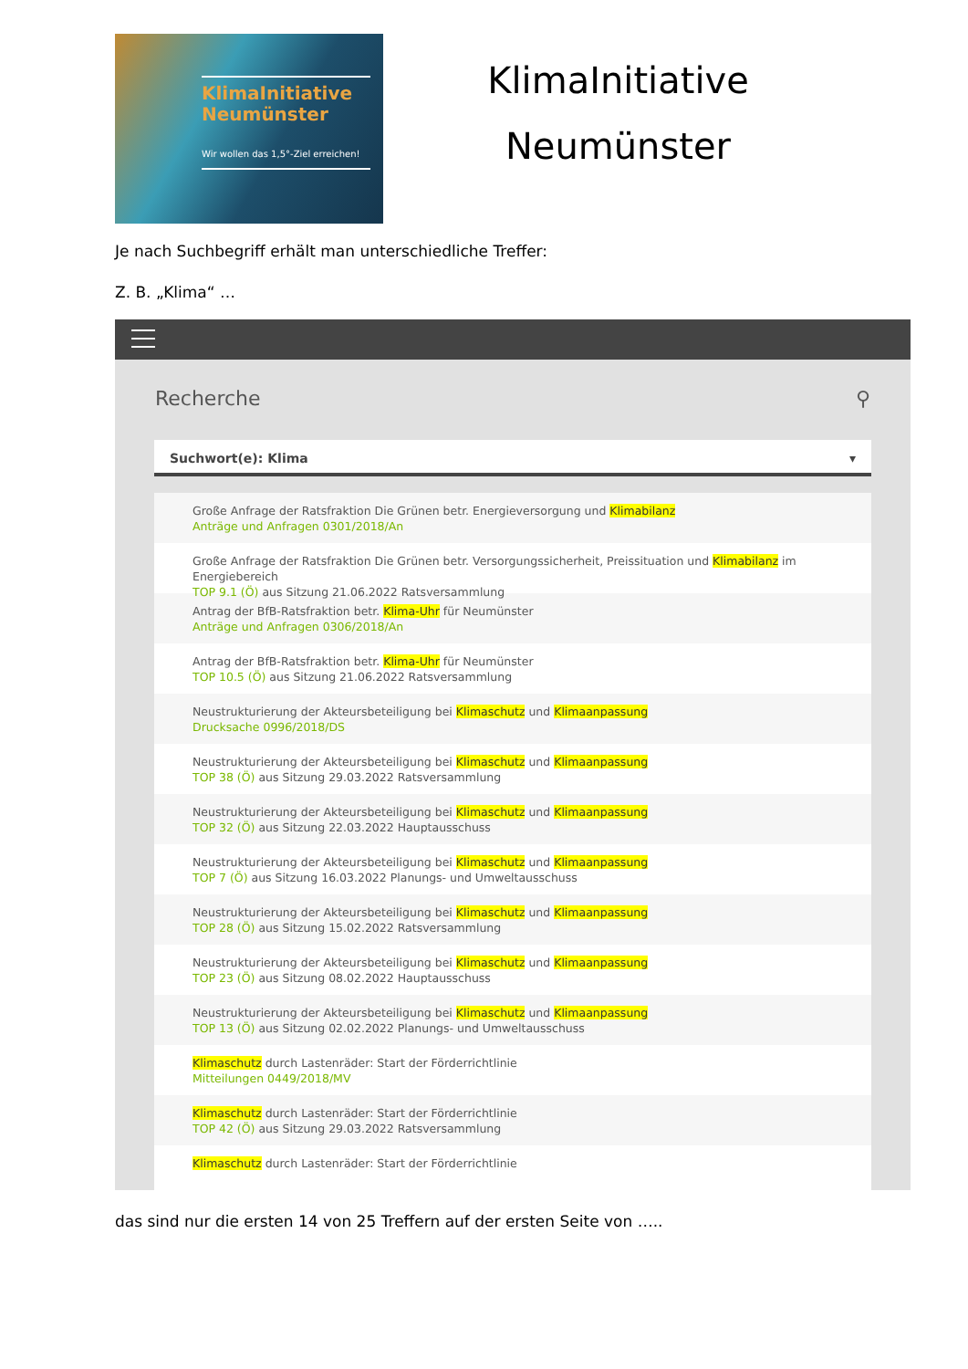KlimaInitiative
Neumünster
Wir wollen das 1,5°-Ziel erreichen!
KlimaInitiative
Neumünster
Je nach Suchbegriff erhält man unterschiedliche Treffer:
Z. B. „Klima“ …
Recherche ⚲
Suchwort(e): Klima ▾
Große Anfrage der Ratsfraktion Die Grünen betr. Energieversorgung und Klimabilanz
Anträge und Anfragen 0301/2018/An
Große Anfrage der Ratsfraktion Die Grünen betr. Versorgungssicherheit, Preissituation und Klimabilanz im Energiebereich
TOP 9.1 (Ö) aus Sitzung 21.06.2022 Ratsversammlung
Antrag der BfB-Ratsfraktion betr. Klima-Uhr für Neumünster
Anträge und Anfragen 0306/2018/An
Antrag der BfB-Ratsfraktion betr. Klima-Uhr für Neumünster
TOP 10.5 (Ö) aus Sitzung 21.06.2022 Ratsversammlung
Neustrukturierung der Akteursbeteiligung bei Klimaschutz und Klimaanpassung
Drucksache 0996/2018/DS
Neustrukturierung der Akteursbeteiligung bei Klimaschutz und Klimaanpassung
TOP 38 (Ö) aus Sitzung 29.03.2022 Ratsversammlung
Neustrukturierung der Akteursbeteiligung bei Klimaschutz und Klimaanpassung
TOP 32 (Ö) aus Sitzung 22.03.2022 Hauptausschuss
Neustrukturierung der Akteursbeteiligung bei Klimaschutz und Klimaanpassung
TOP 7 (Ö) aus Sitzung 16.03.2022 Planungs- und Umweltausschuss
Neustrukturierung der Akteursbeteiligung bei Klimaschutz und Klimaanpassung
TOP 28 (Ö) aus Sitzung 15.02.2022 Ratsversammlung
Neustrukturierung der Akteursbeteiligung bei Klimaschutz und Klimaanpassung
TOP 23 (Ö) aus Sitzung 08.02.2022 Hauptausschuss
Neustrukturierung der Akteursbeteiligung bei Klimaschutz und Klimaanpassung
TOP 13 (Ö) aus Sitzung 02.02.2022 Planungs- und Umweltausschuss
Klimaschutz durch Lastenräder: Start der Förderrichtlinie
Mitteilungen 0449/2018/MV
Klimaschutz durch Lastenräder: Start der Förderrichtlinie
TOP 42 (Ö) aus Sitzung 29.03.2022 Ratsversammlung
Klimaschutz durch Lastenräder: Start der Förderrichtlinie
das sind nur die ersten 14 von 25 Treffern auf der ersten Seite von …..